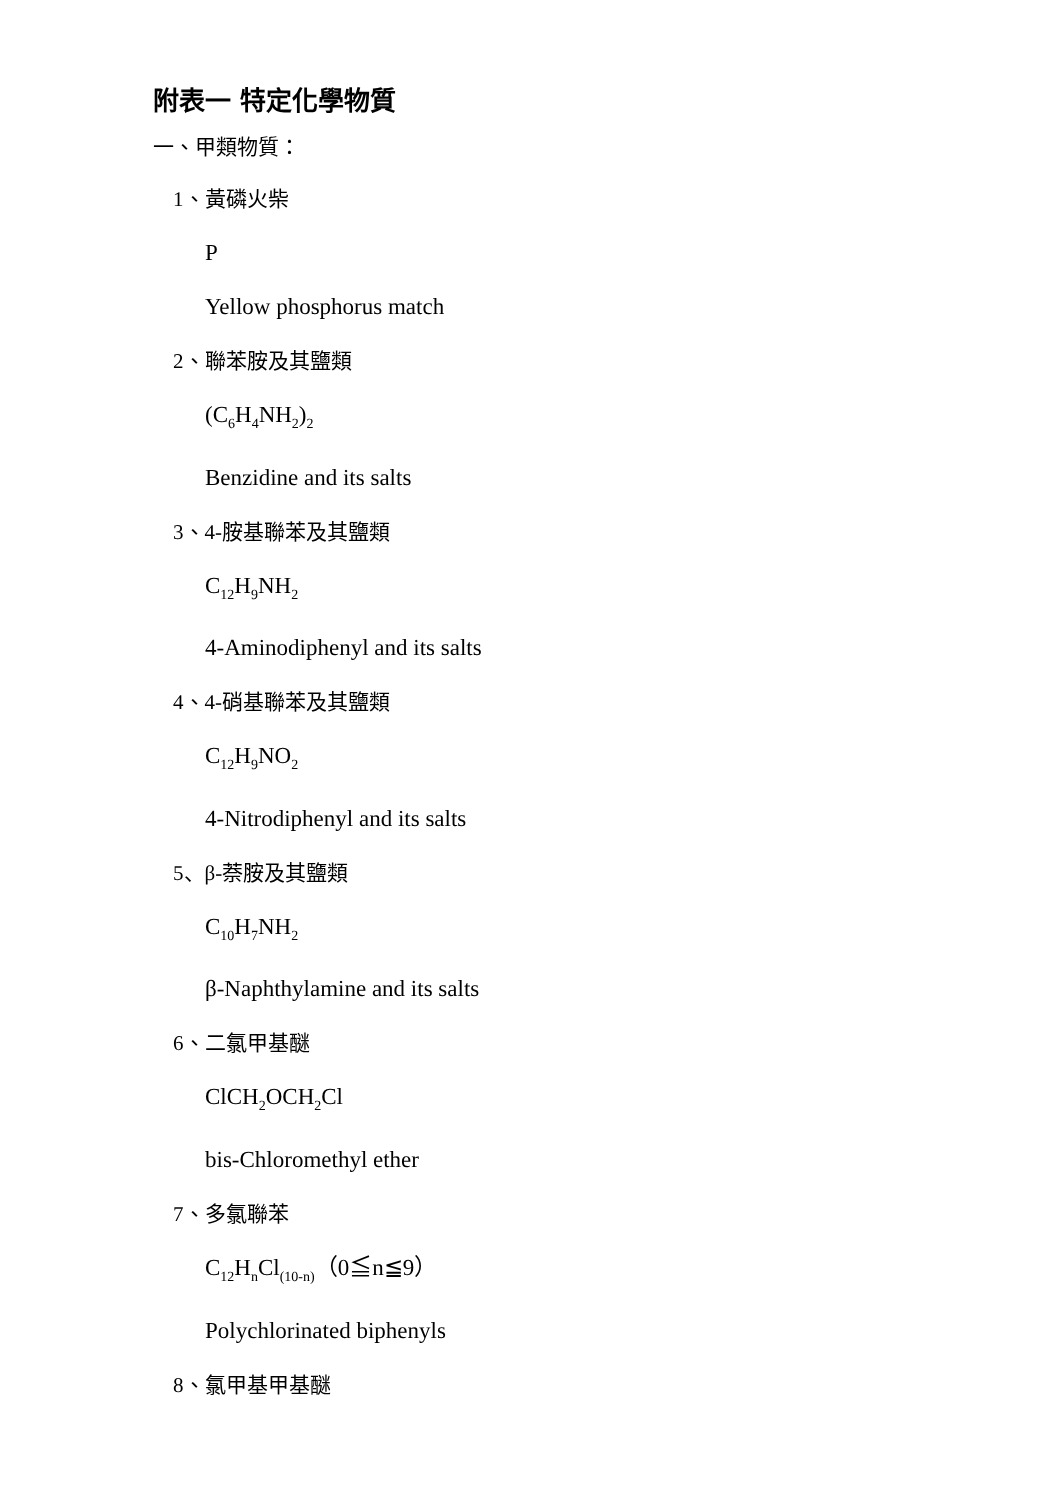附表一 特定化學物質
一、甲類物質：
1、黃磷火柴
P
Yellow phosphorus match
2、聯苯胺及其鹽類
(C<sub>6</sub>H<sub>4</sub>NH<sub>2</sub>)<sub>2</sub>
Benzidine and its salts
3、4-胺基聯苯及其鹽類
C<sub>12</sub>H<sub>9</sub>NH<sub>2</sub>
4-Aminodiphenyl and its salts
4、4-硝基聯苯及其鹽類
C<sub>12</sub>H<sub>9</sub>NO<sub>2</sub>
4-Nitrodiphenyl and its salts
5、β-萘胺及其鹽類
C<sub>10</sub>H<sub>7</sub>NH<sub>2</sub>
β-Naphthylamine and its salts
6、二氯甲基醚
ClCH<sub>2</sub>OCH<sub>2</sub>Cl
bis-Chloromethyl ether
7、多氯聯苯
C<sub>12</sub>H<sub>n</sub>Cl<sub>(10-n)</sub>（0≦n≦9）
Polychlorinated biphenyls
8、氯甲基甲基醚